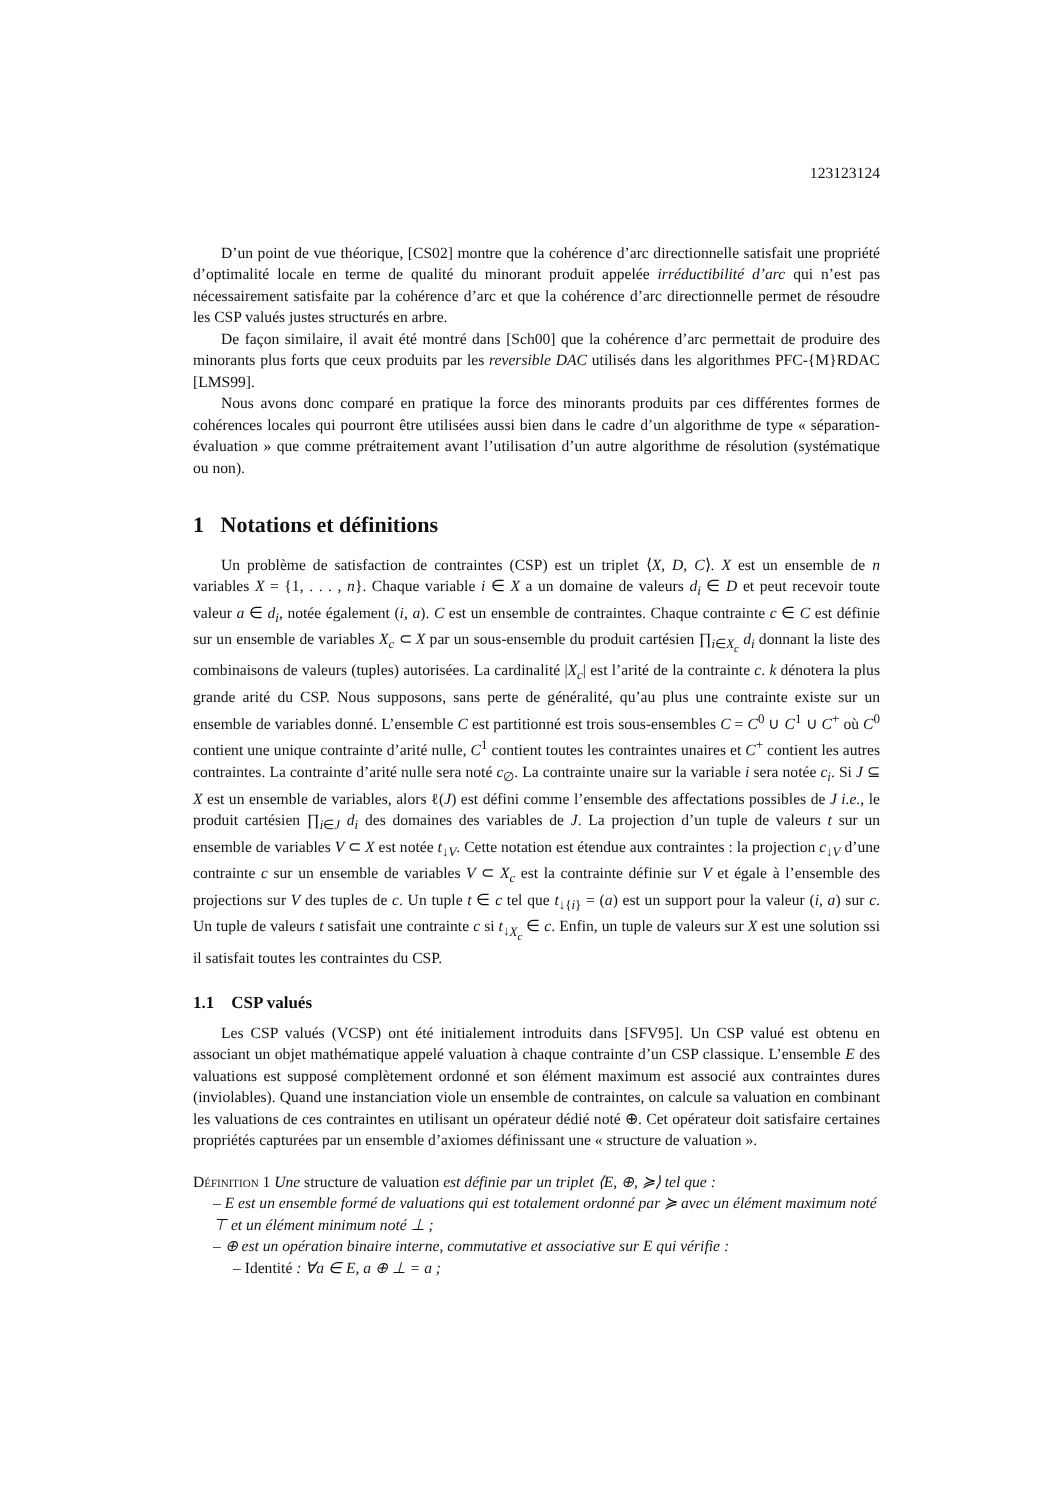123123124
D’un point de vue théorique, [CS02] montre que la cohérence d’arc directionnelle satisfait une propriété d’optimalité locale en terme de qualité du minorant produit appelée irréductibilité d’arc qui n’est pas nécessairement satisfaite par la cohérence d’arc et que la cohérence d’arc directionnelle permet de résoudre les CSP valués justes structurés en arbre.
De façon similaire, il avait été montré dans [Sch00] que la cohérence d’arc permettait de produire des minorants plus forts que ceux produits par les reversible DAC utilisés dans les algorithmes PFC-{M}RDAC [LMS99].
Nous avons donc comparé en pratique la force des minorants produits par ces différentes formes de cohérences locales qui pourront être utilisées aussi bien dans le cadre d’un algorithme de type « séparation-évaluation » que comme prétraitement avant l’utilisation d’un autre algorithme de résolution (systématique ou non).
1 Notations et définitions
Un problème de satisfaction de contraintes (CSP) est un triplet ⟨X, D, C⟩. X est un ensemble de n variables X = {1, . . . , n}. Chaque variable i ∈ X a un domaine de valeurs d<sub>i</sub> ∈ D et peut recevoir toute valeur a ∈ d<sub>i</sub>, notée également (i, a). C est un ensemble de contraintes. Chaque contrainte c ∈ C est définie sur un ensemble de variables X<sub>c</sub> ⊂ X par un sous-ensemble du produit cartésien ∏<sub>i∈X<sub>c</sub></sub> d<sub>i</sub> donnant la liste des combinaisons de valeurs (tuples) autorisées. La cardinalité |X<sub>c</sub>| est l’arité de la contrainte c. k dénotera la plus grande arité du CSP. Nous supposons, sans perte de généralité, qu’au plus une contrainte existe sur un ensemble de variables donné. L’ensemble C est partitionné est trois sous-ensembles C = C<sup>0</sup> ∪ C<sup>1</sup> ∪ C<sup>+</sup> où C<sup>0</sup> contient une unique contrainte d’arité nulle, C<sup>1</sup> contient toutes les contraintes unaires et C<sup>+</sup> contient les autres contraintes. La contrainte d’arité nulle sera noté c<sub>∅</sub>. La contrainte unaire sur la variable i sera notée c<sub>i</sub>. Si J ⊆ X est un ensemble de variables, alors ℓ(J) est défini comme l’ensemble des affectations possibles de J i.e., le produit cartésien ∏<sub>i∈J</sub> d<sub>i</sub> des domaines des variables de J. La projection d’un tuple de valeurs t sur un ensemble de variables V ⊂ X est notée t<sub>↓V</sub>. Cette notation est étendue aux contraintes : la projection c<sub>↓V</sub> d’une contrainte c sur un ensemble de variables V ⊂ X<sub>c</sub> est la contrainte définie sur V et égale à l’ensemble des projections sur V des tuples de c. Un tuple t ∈ c tel que t<sub>↓{i}</sub> = (a) est un support pour la valeur (i, a) sur c. Un tuple de valeurs t satisfait une contrainte c si t<sub>↓X<sub>c</sub></sub> ∈ c. Enfin, un tuple de valeurs sur X est une solution ssi il satisfait toutes les contraintes du CSP.
1.1 CSP valués
Les CSP valués (VCSP) ont été initialement introduits dans [SFV95]. Un CSP valué est obtenu en associant un objet mathématique appelé valuation à chaque contrainte d’un CSP classique. L’ensemble E des valuations est supposé complètement ordonné et son élément maximum est associé aux contraintes dures (inviolables). Quand une instanciation viole un ensemble de contraintes, on calcule sa valuation en combinant les valuations de ces contraintes en utilisant un opérateur dédié noté ⊕. Cet opérateur doit satisfaire certaines propriétés capturées par un ensemble d’axiomes définissant une « structure de valuation ».
Définition 1 Une structure de valuation est définie par un triplet ⟨E, ⊕, ≽⟩ tel que :
– E est un ensemble formé de valuations qui est totalement ordonné par ≽ avec un élément maximum noté ⊤ et un élément minimum noté ⊥ ;
– ⊕ est un opération binaire interne, commutative et associative sur E qui vérifie :
– Identité : ∀a ∈ E, a ⊕ ⊥ = a ;